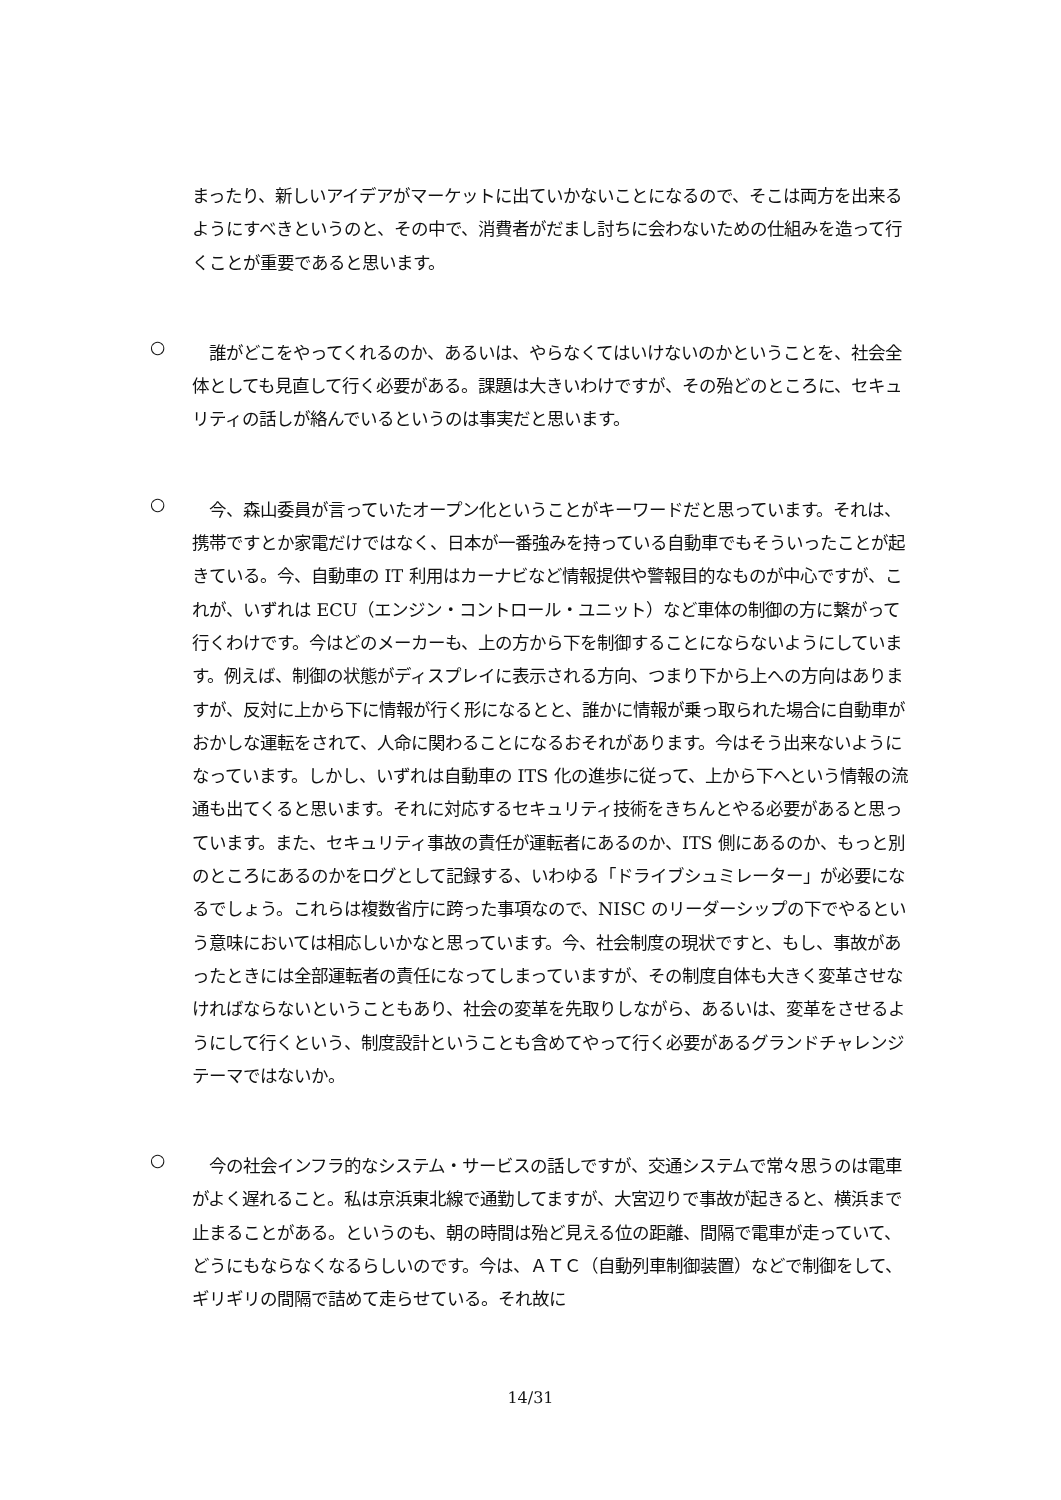まったり、新しいアイデアがマーケットに出ていかないことになるので、そこは両方を出来るようにすべきというのと、その中で、消費者がだまし討ちに会わないための仕組みを造って行くことが重要であると思います。
○
　誰がどこをやってくれるのか、あるいは、やらなくてはいけないのかということを、社会全体としても見直して行く必要がある。課題は大きいわけですが、その殆どのところに、セキュリティの話しが絡んでいるというのは事実だと思います。
○
　今、森山委員が言っていたオープン化ということがキーワードだと思っています。それは、携帯ですとか家電だけではなく、日本が一番強みを持っている自動車でもそういったことが起きている。今、自動車の IT 利用はカーナビなど情報提供や警報目的なものが中心ですが、これが、いずれは ECU（エンジン・コントロール・ユニット）など車体の制御の方に繋がって行くわけです。今はどのメーカーも、上の方から下を制御することにならないようにしています。例えば、制御の状態がディスプレイに表示される方向、つまり下から上への方向はありますが、反対に上から下に情報が行く形になるとと、誰かに情報が乗っ取られた場合に自動車がおかしな運転をされて、人命に関わることになるおそれがあります。今はそう出来ないようになっています。しかし、いずれは自動車の ITS 化の進歩に従って、上から下へという情報の流通も出てくると思います。それに対応するセキュリティ技術をきちんとやる必要があると思っています。また、セキュリティ事故の責任が運転者にあるのか、ITS 側にあるのか、もっと別のところにあるのかをログとして記録する、いわゆる「ドライブシュミレーター」が必要になるでしょう。これらは複数省庁に跨った事項なので、NISC のリーダーシップの下でやるという意味においては相応しいかなと思っています。今、社会制度の現状ですと、もし、事故があったときには全部運転者の責任になってしまっていますが、その制度自体も大きく変革させなければならないということもあり、社会の変革を先取りしながら、あるいは、変革をさせるようにして行くという、制度設計ということも含めてやって行く必要があるグランドチャレンジテーマではないか。
○
　今の社会インフラ的なシステム・サービスの話しですが、交通システムで常々思うのは電車がよく遅れること。私は京浜東北線で通勤してますが、大宮辺りで事故が起きると、横浜まで止まることがある。というのも、朝の時間は殆ど見える位の距離、間隔で電車が走っていて、どうにもならなくなるらしいのです。今は、ＡＴＣ（自動列車制御装置）などで制御をして、ギリギリの間隔で詰めて走らせている。それ故に
14/31